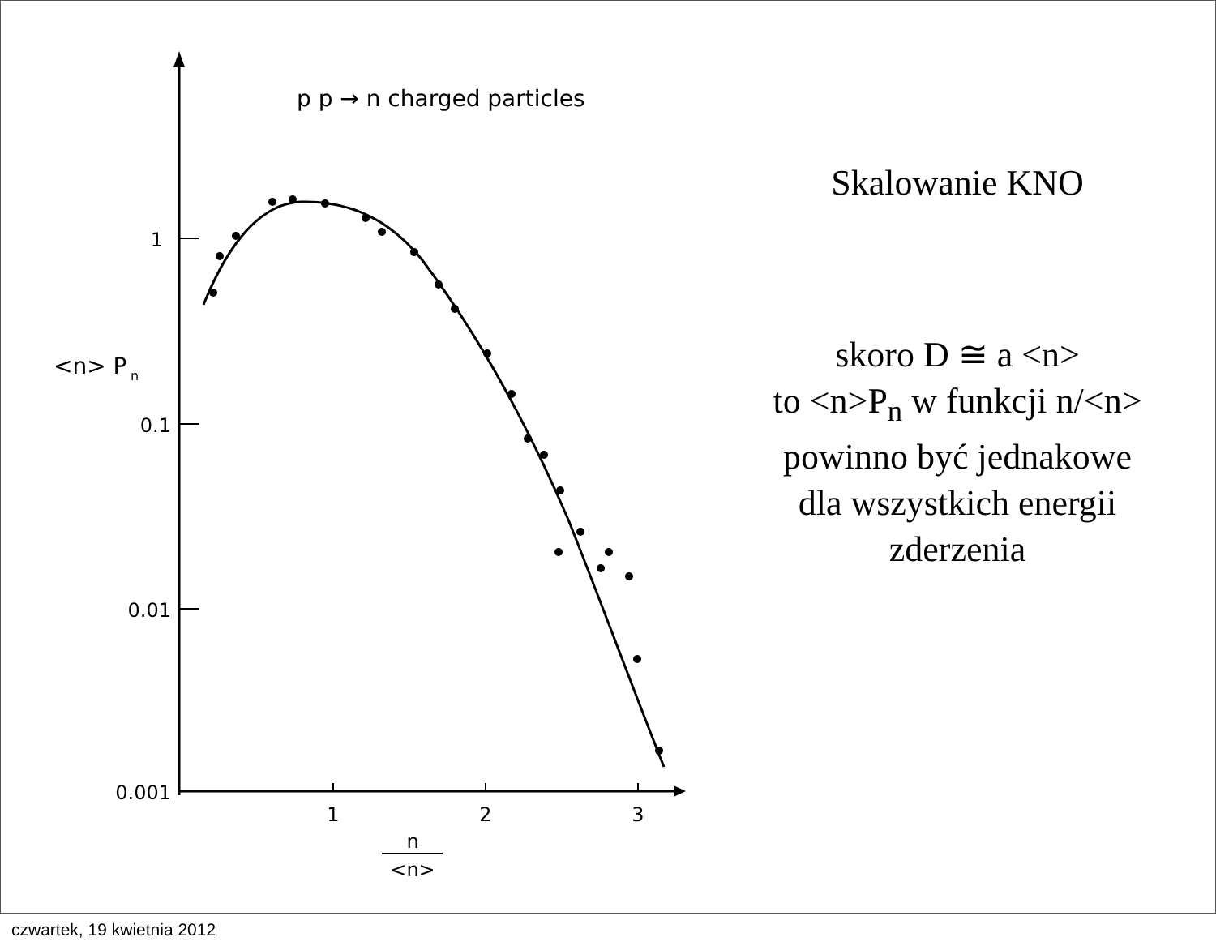1
0.1
0.01
0.001
1
2
3
n
<n>
<n> P
n
p p → n charged particles
Skalowanie KNO
skoro D ≅ a <n>
to <n>P<sub>n</sub> w funkcji n/<n>
powinno być jednakowe
dla wszystkich energii
zderzenia
czwartek, 19 kwietnia 2012